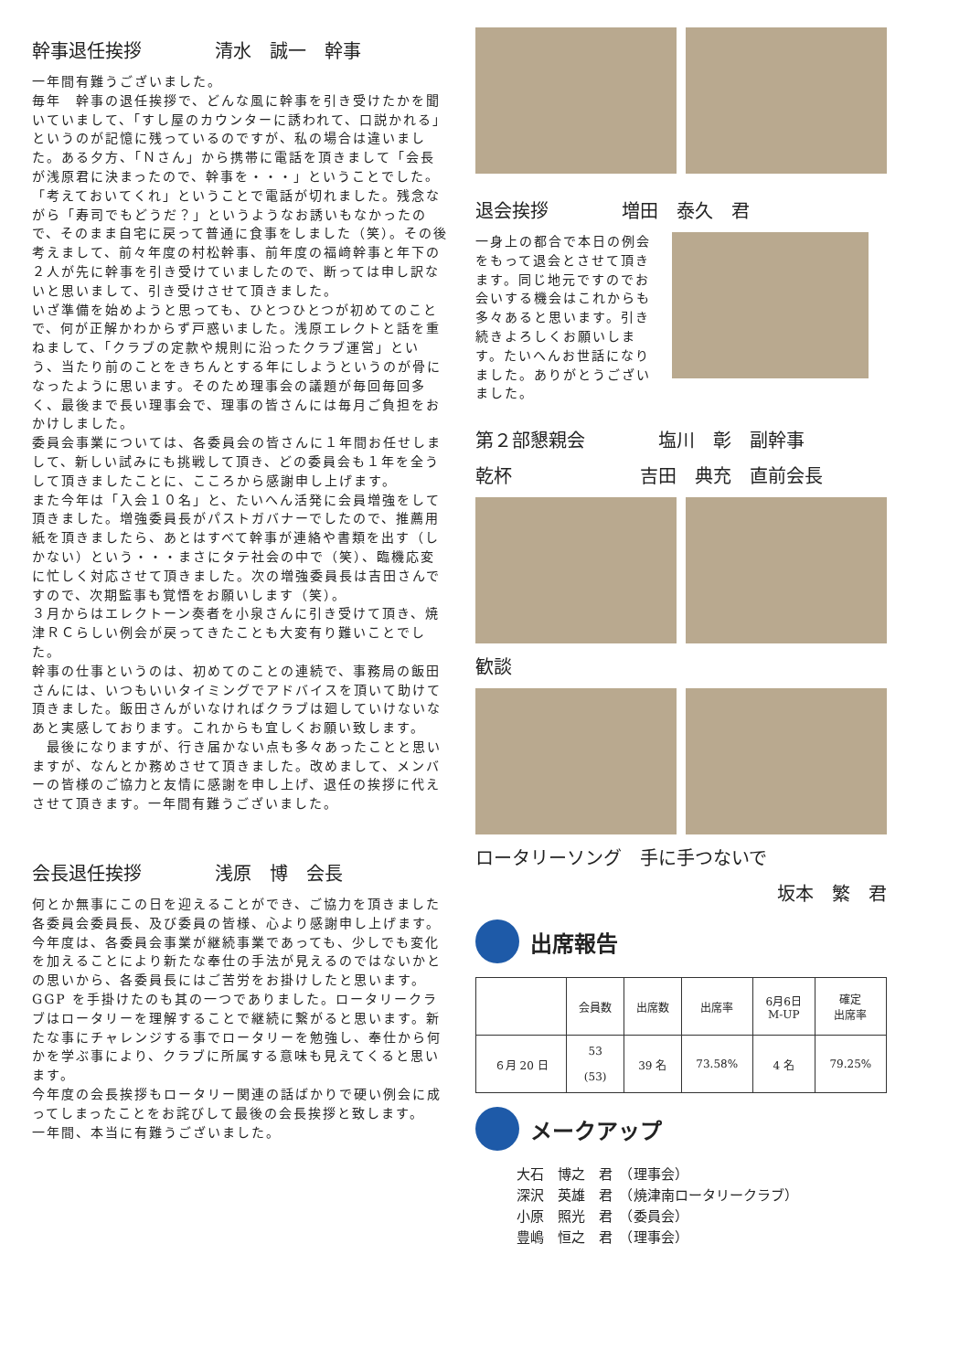幹事退任挨拶　　　　清水　誠一　幹事
一年間有難うございました。
毎年　幹事の退任挨拶で、どんな風に幹事を引き受けたかを聞いていまして、「すし屋のカウンターに誘われて、口説かれる」というのが記憶に残っているのですが、私の場合は違いました。ある夕方、「Ｎさん」から携帯に電話を頂きまして「会長が浅原君に決まったので、幹事を・・・」ということでした。「考えておいてくれ」ということで電話が切れました。残念ながら「寿司でもどうだ？」というようなお誘いもなかったので、そのまま自宅に戻って普通に食事をしました（笑）。その後考えまして、前々年度の村松幹事、前年度の福﨑幹事と年下の２人が先に幹事を引き受けていましたので、断っては申し訳ないと思いまして、引き受けさせて頂きました。
いざ準備を始めようと思っても、ひとつひとつが初めてのことで、何が正解かわからず戸惑いました。浅原エレクトと話を重ねまして、「クラブの定款や規則に沿ったクラブ運営」という、当たり前のことをきちんとする年にしようというのが骨になったように思います。そのため理事会の議題が毎回毎回多く、最後まで長い理事会で、理事の皆さんには毎月ご負担をおかけしました。
委員会事業については、各委員会の皆さんに１年間お任せしまして、新しい試みにも挑戦して頂き、どの委員会も１年を全うして頂きましたことに、こころから感謝申し上げます。
また今年は「入会１０名」と、たいへん活発に会員増強をして頂きました。増強委員長がパストガバナーでしたので、推薦用紙を頂きましたら、あとはすべて幹事が連絡や書類を出す（しかない）という・・・まさにタテ社会の中で（笑）、臨機応変に忙しく対応させて頂きました。次の増強委員長は吉田さんですので、次期監事も覚悟をお願いします（笑）。
３月からはエレクトーン奏者を小泉さんに引き受けて頂き、焼津ＲＣらしい例会が戻ってきたことも大変有り難いことでした。
幹事の仕事というのは、初めてのことの連続で、事務局の飯田さんには、いつもいいタイミングでアドバイスを頂いて助けて頂きました。飯田さんがいなければクラブは廻していけないなあと実感しております。これからも宜しくお願い致します。
　最後になりますが、行き届かない点も多々あったことと思いますが、なんとか務めさせて頂きました。改めまして、メンバーの皆様のご協力と友情に感謝を申し上げ、退任の挨拶に代えさせて頂きます。一年間有難うございました。
会長退任挨拶　　　　浅原　博　会長
何とか無事にこの日を迎えることができ、ご協力を頂きました各委員会委員長、及び委員の皆様、心より感謝申し上げます。
今年度は、各委員会事業が継続事業であっても、少しでも変化を加えることにより新たな奉仕の手法が見えるのではないかとの思いから、各委員長にはご苦労をお掛けしたと思います。GGP を手掛けたのも其の一つでありました。ロータリークラブはロータリーを理解することで継続に繋がると思います。新たな事にチャレンジする事でロータリーを勉強し、奉仕から何かを学ぶ事により、クラブに所属する意味も見えてくると思います。
今年度の会長挨拶もロータリー関連の話ばかりで硬い例会に成ってしまったことをお詫びして最後の会長挨拶と致します。
一年間、本当に有難うございました。
退会挨拶　　　　増田　泰久　君
一身上の都合で本日の例会をもって退会とさせて頂きます。同じ地元ですのでお会いする機会はこれからも多々あると思います。引き続きよろしくお願いします。たいへんお世話になりました。ありがとうございました。
第２部懇親会　　　　塩川　彰　副幹事
乾杯　　　　　　　吉田　典充　直前会長
歓談
ロータリーソング　手に手つないで
坂本　繁　君
出席報告
| | 会員数 | 出席数 | 出席率 | 6月6日 M-UP | 確定 出席率 |
| --- | --- | --- | --- | --- | --- |
| ６月 20 日 | 53 (53) | 39 名 | 73.58% | 4 名 | 79.25% |
メークアップ
大石　博之　君　（理事会）
深沢　英雄　君　（焼津南ロータリークラブ）
小原　照光　君　（委員会）
豊嶋　恒之　君　（理事会）